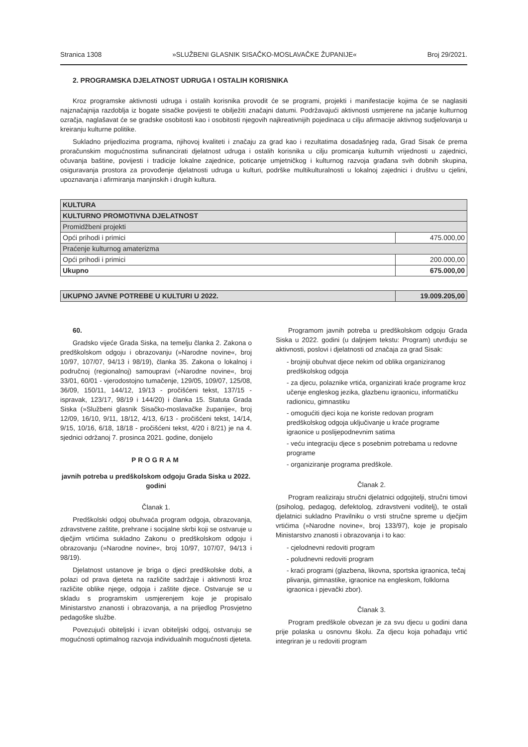Stranica 1308 »SLUŽBENI GLASNIK SISAČKO-MOSLAVAČKE ŽUPANIJE« Broj 29/2021.
2. PROGRAMSKA DJELATNOST UDRUGA I OSTALIH KORISNIKA
Kroz programske aktivnosti udruga i ostalih korisnika provodit će se programi, projekti i manifestacije kojima će se naglasiti najznačajnija razdoblja iz bogate sisačke povijesti te obilježiti značajni datumi. Podržavajući aktivnosti usmjerene na jačanje kulturnog ozračja, naglašavat će se gradske osobitosti kao i osobitosti njegovih najkreativnijih pojedinaca u cilju afirmacije aktivnog sudjelovanja u kreiranju kulturne politike.
Sukladno prijedlozima programa, njihovoj kvaliteti i značaju za grad kao i rezultatima dosadašnjeg rada, Grad Sisak će prema proračunskim mogućnostima sufinancirati djelatnost udruga i ostalih korisnika u cilju promicanja kulturnih vrijednosti u zajednici, očuvanja baštine, povijesti i tradicije lokalne zajednice, poticanje umjetničkog i kulturnog razvoja građana svih dobnih skupina, osiguravanja prostora za provođenje djelatnosti udruga u kulturi, podrške multikulturalnosti u lokalnoj zajednici i društvu u cjelini, upoznavanja i afirmiranja manjinskih i drugih kultura.
| KULTURA | |
| KULTURNO PROMOTIVNA DJELATNOST | |
| Promidžbeni projekti | |
| Opći prihodi i primici | 475.000,00 |
| Praćenje kulturnog amaterizma | |
| Opći prihodi i primici | 200.000,00 |
| Ukupno | 675.000,00 |
| UKUPNO JAVNE POTREBE U KULTURI U 2022. | 19.009.205,00 |
60.
Gradsko vijeće Grada Siska, na temelju članka 2. Zakona o predškolskom odgoju i obrazovanju (»Narodne novine«, broj 10/97, 107/07, 94/13 i 98/19), članka 35. Zakona o lokalnoj i područnoj (regionalnoj) samoupravi (»Narodne novine«, broj 33/01, 60/01 - vjerodostojno tumačenje, 129/05, 109/07, 125/08, 36/09, 150/11, 144/12, 19/13 - pročišćeni tekst, 137/15 - ispravak, 123/17, 98/19 i 144/20) i članka 15. Statuta Grada Siska (»Službeni glasnik Sisačko-moslavačke županije«, broj 12/09, 16/10, 9/11, 18/12, 4/13, 6/13 - pročišćeni tekst, 14/14, 9/15, 10/16, 6/18, 18/18 - pročišćeni tekst, 4/20 i 8/21) je na 4. sjednici održanoj 7. prosinca 2021. godine, donijelo
PROGRAM
javnih potreba u predškolskom odgoju Grada Siska u 2022. godini
Članak 1.
Predškolski odgoj obuhvaća program odgoja, obrazovanja, zdravstvene zaštite, prehrane i socijalne skrbi koji se ostvaruje u dječjim vrtićima sukladno Zakonu o predškolskom odgoju i obrazovanju (»Narodne novine«, broj 10/97, 107/07, 94/13 i 98/19).
Djelatnost ustanove je briga o djeci predškolske dobi, a polazi od prava djeteta na različite sadržaje i aktivnosti kroz različite oblike njege, odgoja i zaštite djece. Ostvaruje se u skladu s programskim usmjerenjem koje je propisalo Ministarstvo znanosti i obrazovanja, a na prijedlog Prosvjetno pedagoške službe.
Povezujući obiteljski i izvan obiteljski odgoj, ostvaruju se mogućnosti optimalnog razvoja individualnih mogućnosti djeteta.
Programom javnih potreba u predškolskom odgoju Grada Siska u 2022. godini (u daljnjem tekstu: Program) utvrđuju se aktivnosti, poslovi i djelatnosti od značaja za grad Sisak:
- brojniji obuhvat djece nekim od oblika organiziranog predškolskog odgoja
- za djecu, polaznike vrtića, organizirati kraće programe kroz učenje engleskog jezika, glazbenu igraonicu, informatičku radionicu, gimnastiku
- omogućiti djeci koja ne koriste redovan program predškolskog odgoja uključivanje u kraće programe igraonice u poslijepodnevnim satima
- veću integraciju djece s posebnim potrebama u redovne programe
- organiziranje programa predškole.
Članak 2.
Program realiziraju stručni djelatnici odgojitelji, stručni timovi (psiholog, pedagog, defektolog, zdravstveni voditelj), te ostali djelatnici sukladno Pravilniku o vrsti stručne spreme u dječjim vrtićima (»Narodne novine«, broj 133/97), koje je propisalo Ministarstvo znanosti i obrazovanja i to kao:
- cjelodnevni redoviti program
- poludnevni redoviti program
- kraći programi (glazbena, likovna, sportska igraonica, tečaj plivanja, gimnastike, igraonice na engleskom, folklorna igraonica i pjevački zbor).
Članak 3.
Program predškole obvezan je za svu djecu u godini dana prije polaska u osnovnu školu. Za djecu koja pohađaju vrtić integriran je u redoviti program